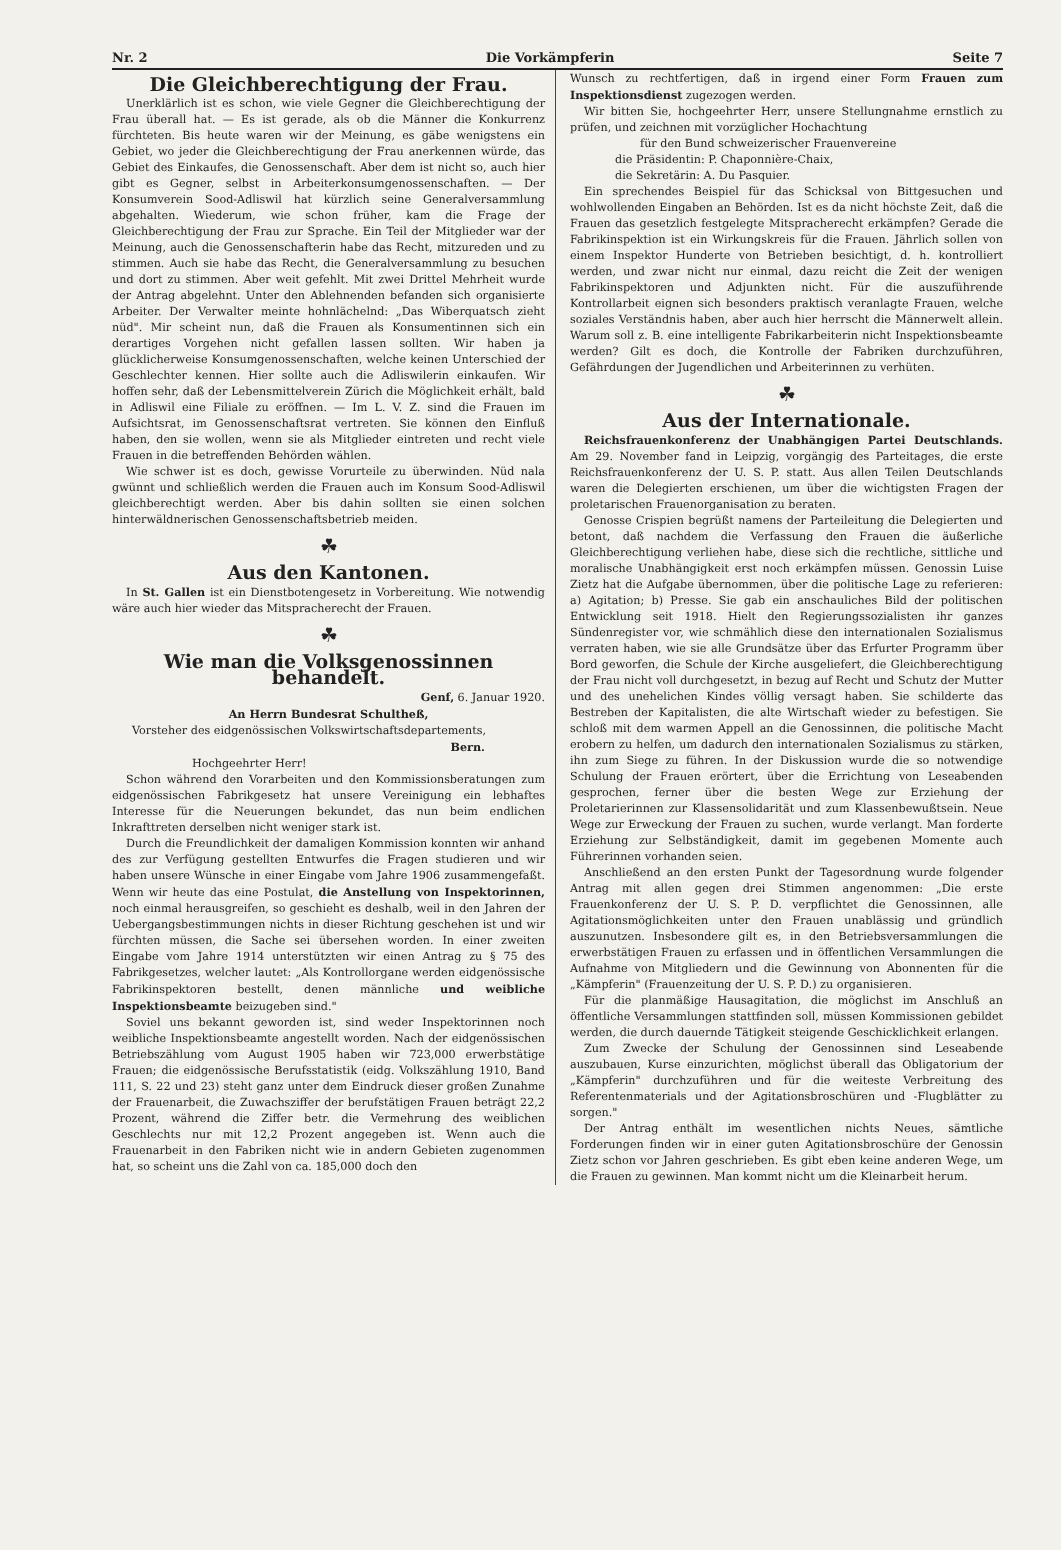Nr. 2 Die Vorkämpferin Seite 7
Die Gleichberechtigung der Frau.
Unerklärlich ist es schon, wie viele Gegner die Gleichberechtigung der Frau überall hat. — Es ist gerade, als ob die Männer die Konkurrenz fürchteten. Bis heute waren wir der Meinung, es gäbe wenigstens ein Gebiet, wo jeder die Gleichberechtigung der Frau anerkennen würde, das Gebiet des Einkaufes, die Genossenschaft. Aber dem ist nicht so, auch hier gibt es Gegner, selbst in Arbeiterkonsumgenossenschaften. — Der Konsumverein Sood-Adliswil hat kürzlich seine Generalversammlung abgehalten. Wiederum, wie schon früher, kam die Frage der Gleichberechtigung der Frau zur Sprache. Ein Teil der Mitglieder war der Meinung, auch die Genossenschafterin habe das Recht, mitzureden und zu stimmen. Auch sie habe das Recht, die Generalversammlung zu besuchen und dort zu stimmen. Aber weit gefehlt. Mit zwei Drittel Mehrheit wurde der Antrag abgelehnt. Unter den Ablehnenden befanden sich organisierte Arbeiter. Der Verwalter meinte hohnlächelnd: „Das Wiberquatsch zieht nüd". Mir scheint nun, daß die Frauen als Konsumentinnen sich ein derartiges Vorgehen nicht gefallen lassen sollten. Wir haben ja glücklicherweise Konsumgenossenschaften, welche keinen Unterschied der Geschlechter kennen. Hier sollte auch die Adliswilerin einkaufen. Wir hoffen sehr, daß der Lebensmittelverein Zürich die Möglichkeit erhält, bald in Adliswil eine Filiale zu eröffnen. — Im L. V. Z. sind die Frauen im Aufsichtsrat, im Genossenschaftsrat vertreten. Sie können den Einfluß haben, den sie wollen, wenn sie als Mitglieder eintreten und recht viele Frauen in die betreffenden Behörden wählen.
Wie schwer ist es doch, gewisse Vorurteile zu überwinden. Nüd nala gwünnt und schließlich werden die Frauen auch im Konsum Sood-Adliswil gleichberechtigt werden. Aber bis dahin sollten sie einen solchen hinterwäldnerischen Genossenschaftsbetrieb meiden.
☘
Aus den Kantonen.
In St. Gallen ist ein Dienstbotengesetz in Vorbereitung. Wie notwendig wäre auch hier wieder das Mitspracherecht der Frauen.
☘
Wie man die Volksgenossinnen behandelt.
Genf, 6. Januar 1920.
An Herrn Bundesrat Schultheß,
Vorsteher des eidgenössischen Volkswirtschaftsdepartements,
Bern.
Hochgeehrter Herr!
Schon während den Vorarbeiten und den Kommissionsberatungen zum eidgenössischen Fabrikgesetz hat unsere Vereinigung ein lebhaftes Interesse für die Neuerungen bekundet, das nun beim endlichen Inkrafttreten derselben nicht weniger stark ist.
Durch die Freundlichkeit der damaligen Kommission konnten wir anhand des zur Verfügung gestellten Entwurfes die Fragen studieren und wir haben unsere Wünsche in einer Eingabe vom Jahre 1906 zusammengefaßt. Wenn wir heute das eine Postulat, die Anstellung von Inspektorinnen, noch einmal herausgreifen, so geschieht es deshalb, weil in den Jahren der Uebergangsbestimmungen nichts in dieser Richtung geschehen ist und wir fürchten müssen, die Sache sei übersehen worden. In einer zweiten Eingabe vom Jahre 1914 unterstützten wir einen Antrag zu § 75 des Fabrikgesetzes, welcher lautet: „Als Kontrollorgane werden eidgenössische Fabrikinspektoren bestellt, denen männliche und weibliche Inspektionsbeamte beizugeben sind."
Soviel uns bekannt geworden ist, sind weder Inspektorinnen noch weibliche Inspektionsbeamte angestellt worden. Nach der eidgenössischen Betriebszählung vom August 1905 haben wir 723,000 erwerbstätige Frauen; die eidgenössische Berufsstatistik (eidg. Volkszählung 1910, Band 111, S. 22 und 23) steht ganz unter dem Eindruck dieser großen Zunahme der Frauenarbeit, die Zuwachsziffer der berufstätigen Frauen beträgt 22,2 Prozent, während die Ziffer betr. die Vermehrung des weiblichen Geschlechts nur mit 12,2 Prozent angegeben ist. Wenn auch die Frauenarbeit in den Fabriken nicht wie in andern Gebieten zugenommen hat, so scheint uns die Zahl von ca. 185,000 doch den
Wunsch zu rechtfertigen, daß in irgend einer Form Frauen zum Inspektionsdienst zugezogen werden.
Wir bitten Sie, hochgeehrter Herr, unsere Stellungnahme ernstlich zu prüfen, und zeichnen mit vorzüglicher Hochachtung
für den Bund schweizerischer Frauenvereine
die Präsidentin: P. Chaponnière-Chaix,
die Sekretärin: A. Du Pasquier.
Ein sprechendes Beispiel für das Schicksal von Bittgesuchen und wohlwollenden Eingaben an Behörden. Ist es da nicht höchste Zeit, daß die Frauen das gesetzlich festgelegte Mitspracherecht erkämpfen? Gerade die Fabrikinspektion ist ein Wirkungskreis für die Frauen. Jährlich sollen von einem Inspektor Hunderte von Betrieben besichtigt, d. h. kontrolliert werden, und zwar nicht nur einmal, dazu reicht die Zeit der wenigen Fabrikinspektoren und Adjunkten nicht. Für die auszuführende Kontrollarbeit eignen sich besonders praktisch veranlagte Frauen, welche soziales Verständnis haben, aber auch hier herrscht die Männerwelt allein. Warum soll z. B. eine intelligente Fabrikarbeiterin nicht Inspektionsbeamte werden? Gilt es doch, die Kontrolle der Fabriken durchzuführen, Gefährdungen der Jugendlichen und Arbeiterinnen zu verhüten.
☘
Aus der Internationale.
Reichsfrauenkonferenz der Unabhängigen Partei Deutschlands. Am 29. November fand in Leipzig, vorgängig des Parteitages, die erste Reichsfrauenkonferenz der U. S. P. statt. Aus allen Teilen Deutschlands waren die Delegierten erschienen, um über die wichtigsten Fragen der proletarischen Frauenorganisation zu beraten.
Genosse Crispien begrüßt namens der Parteileitung die Delegierten und betont, daß nachdem die Verfassung den Frauen die äußerliche Gleichberechtigung verliehen habe, diese sich die rechtliche, sittliche und moralische Unabhängigkeit erst noch erkämpfen müssen. Genossin Luise Zietz hat die Aufgabe übernommen, über die politische Lage zu referieren: a) Agitation; b) Presse. Sie gab ein anschauliches Bild der politischen Entwicklung seit 1918. Hielt den Regierungssozialisten ihr ganzes Sündenregister vor, wie schmählich diese den internationalen Sozialismus verraten haben, wie sie alle Grundsätze über das Erfurter Programm über Bord geworfen, die Schule der Kirche ausgeliefert, die Gleichberechtigung der Frau nicht voll durchgesetzt, in bezug auf Recht und Schutz der Mutter und des unehelichen Kindes völlig versagt haben. Sie schilderte das Bestreben der Kapitalisten, die alte Wirtschaft wieder zu befestigen. Sie schloß mit dem warmen Appell an die Genossinnen, die politische Macht erobern zu helfen, um dadurch den internationalen Sozialismus zu stärken, ihn zum Siege zu führen. In der Diskussion wurde die so notwendige Schulung der Frauen erörtert, über die Errichtung von Leseabenden gesprochen, ferner über die besten Wege zur Erziehung der Proletarierinnen zur Klassensolidarität und zum Klassenbewußtsein. Neue Wege zur Erweckung der Frauen zu suchen, wurde verlangt. Man forderte Erziehung zur Selbständigkeit, damit im gegebenen Momente auch Führerinnen vorhanden seien.
Anschließend an den ersten Punkt der Tagesordnung wurde folgender Antrag mit allen gegen drei Stimmen angenommen: „Die erste Frauenkonferenz der U. S. P. D. verpflichtet die Genossinnen, alle Agitationsmöglichkeiten unter den Frauen unablässig und gründlich auszunutzen. Insbesondere gilt es, in den Betriebsversammlungen die erwerbstätigen Frauen zu erfassen und in öffentlichen Versammlungen die Aufnahme von Mitgliedern und die Gewinnung von Abonnenten für die „Kämpferin" (Frauenzeitung der U. S. P. D.) zu organisieren.
Für die planmäßige Hausagitation, die möglichst im Anschluß an öffentliche Versammlungen stattfinden soll, müssen Kommissionen gebildet werden, die durch dauernde Tätigkeit steigende Geschicklichkeit erlangen.
Zum Zwecke der Schulung der Genossinnen sind Leseabende auszubauen, Kurse einzurichten, möglichst überall das Obligatorium der „Kämpferin" durchzuführen und für die weiteste Verbreitung des Referentenmaterials und der Agitationsbroschüren und -Flugblätter zu sorgen."
Der Antrag enthält im wesentlichen nichts Neues, sämtliche Forderungen finden wir in einer guten Agitationsbroschüre der Genossin Zietz schon vor Jahren geschrieben. Es gibt eben keine anderen Wege, um die Frauen zu gewinnen. Man kommt nicht um die Kleinarbeit herum.